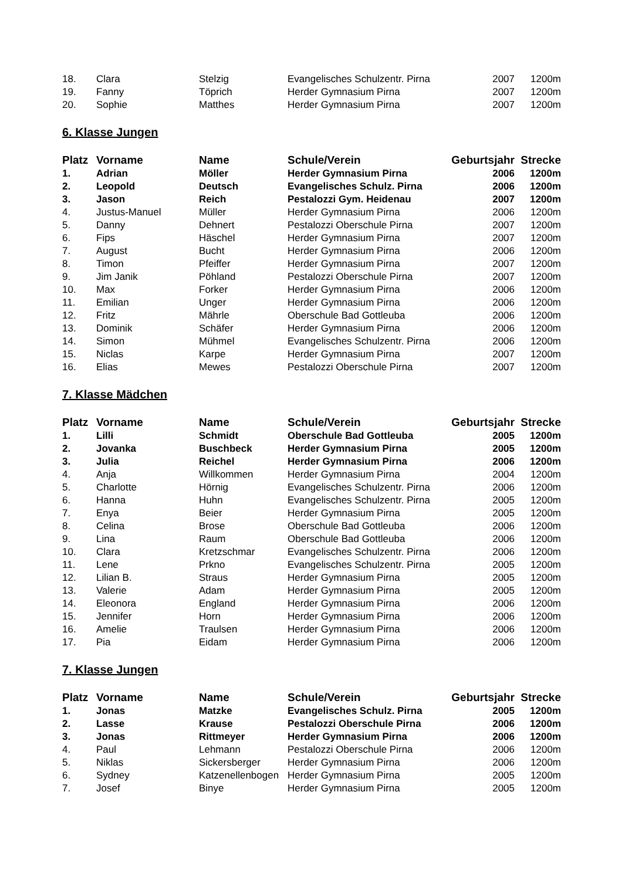| 18. | Clara | Stelzig | Evangelisches Schulzentr. Pirna | 2007 | 1200m |
| 19. | Fanny | Töprich | Herder Gymnasium Pirna | 2007 | 1200m |
| 20. | Sophie | Matthes | Herder Gymnasium Pirna | 2007 | 1200m |
6. Klasse Jungen
| Platz | Vorname | Name | Schule/Verein | Geburtsjahr | Strecke |
| --- | --- | --- | --- | --- | --- |
| 1. | Adrian | Möller | Herder Gymnasium Pirna | 2006 | 1200m |
| 2. | Leopold | Deutsch | Evangelisches Schulz. Pirna | 2006 | 1200m |
| 3. | Jason | Reich | Pestalozzi Gym. Heidenau | 2007 | 1200m |
| 4. | Justus-Manuel | Müller | Herder Gymnasium Pirna | 2006 | 1200m |
| 5. | Danny | Dehnert | Pestalozzi Oberschule Pirna | 2007 | 1200m |
| 6. | Fips | Häschel | Herder Gymnasium Pirna | 2007 | 1200m |
| 7. | August | Bucht | Herder Gymnasium Pirna | 2006 | 1200m |
| 8. | Timon | Pfeiffer | Herder Gymnasium Pirna | 2007 | 1200m |
| 9. | Jim Janik | Pöhland | Pestalozzi Oberschule Pirna | 2007 | 1200m |
| 10. | Max | Forker | Herder Gymnasium Pirna | 2006 | 1200m |
| 11. | Emilian | Unger | Herder Gymnasium Pirna | 2006 | 1200m |
| 12. | Fritz | Mährle | Oberschule Bad Gottleuba | 2006 | 1200m |
| 13. | Dominik | Schäfer | Herder Gymnasium Pirna | 2006 | 1200m |
| 14. | Simon | Mühmel | Evangelisches Schulzentr. Pirna | 2006 | 1200m |
| 15. | Niclas | Karpe | Herder Gymnasium Pirna | 2007 | 1200m |
| 16. | Elias | Mewes | Pestalozzi Oberschule Pirna | 2007 | 1200m |
7. Klasse Mädchen
| Platz | Vorname | Name | Schule/Verein | Geburtsjahr | Strecke |
| --- | --- | --- | --- | --- | --- |
| 1. | Lilli | Schmidt | Oberschule Bad Gottleuba | 2005 | 1200m |
| 2. | Jovanka | Buschbeck | Herder Gymnasium Pirna | 2005 | 1200m |
| 3. | Julia | Reichel | Herder Gymnasium Pirna | 2006 | 1200m |
| 4. | Anja | Willkommen | Herder Gymnasium Pirna | 2004 | 1200m |
| 5. | Charlotte | Hörnig | Evangelisches Schulzentr. Pirna | 2006 | 1200m |
| 6. | Hanna | Huhn | Evangelisches Schulzentr. Pirna | 2005 | 1200m |
| 7. | Enya | Beier | Herder Gymnasium Pirna | 2005 | 1200m |
| 8. | Celina | Brose | Oberschule Bad Gottleuba | 2006 | 1200m |
| 9. | Lina | Raum | Oberschule Bad Gottleuba | 2006 | 1200m |
| 10. | Clara | Kretzschmar | Evangelisches Schulzentr. Pirna | 2006 | 1200m |
| 11. | Lene | Prkno | Evangelisches Schulzentr. Pirna | 2005 | 1200m |
| 12. | Lilian B. | Straus | Herder Gymnasium Pirna | 2005 | 1200m |
| 13. | Valerie | Adam | Herder Gymnasium Pirna | 2005 | 1200m |
| 14. | Eleonora | England | Herder Gymnasium Pirna | 2006 | 1200m |
| 15. | Jennifer | Horn | Herder Gymnasium Pirna | 2006 | 1200m |
| 16. | Amelie | Traulsen | Herder Gymnasium Pirna | 2006 | 1200m |
| 17. | Pia | Eidam | Herder Gymnasium Pirna | 2006 | 1200m |
7. Klasse Jungen
| Platz | Vorname | Name | Schule/Verein | Geburtsjahr | Strecke |
| --- | --- | --- | --- | --- | --- |
| 1. | Jonas | Matzke | Evangelisches Schulz. Pirna | 2005 | 1200m |
| 2. | Lasse | Krause | Pestalozzi Oberschule Pirna | 2006 | 1200m |
| 3. | Jonas | Rittmeyer | Herder Gymnasium Pirna | 2006 | 1200m |
| 4. | Paul | Lehmann | Pestalozzi Oberschule Pirna | 2006 | 1200m |
| 5. | Niklas | Sickersberger | Herder Gymnasium Pirna | 2006 | 1200m |
| 6. | Sydney | Katzenellenbogen | Herder Gymnasium Pirna | 2005 | 1200m |
| 7. | Josef | Binye | Herder Gymnasium Pirna | 2005 | 1200m |